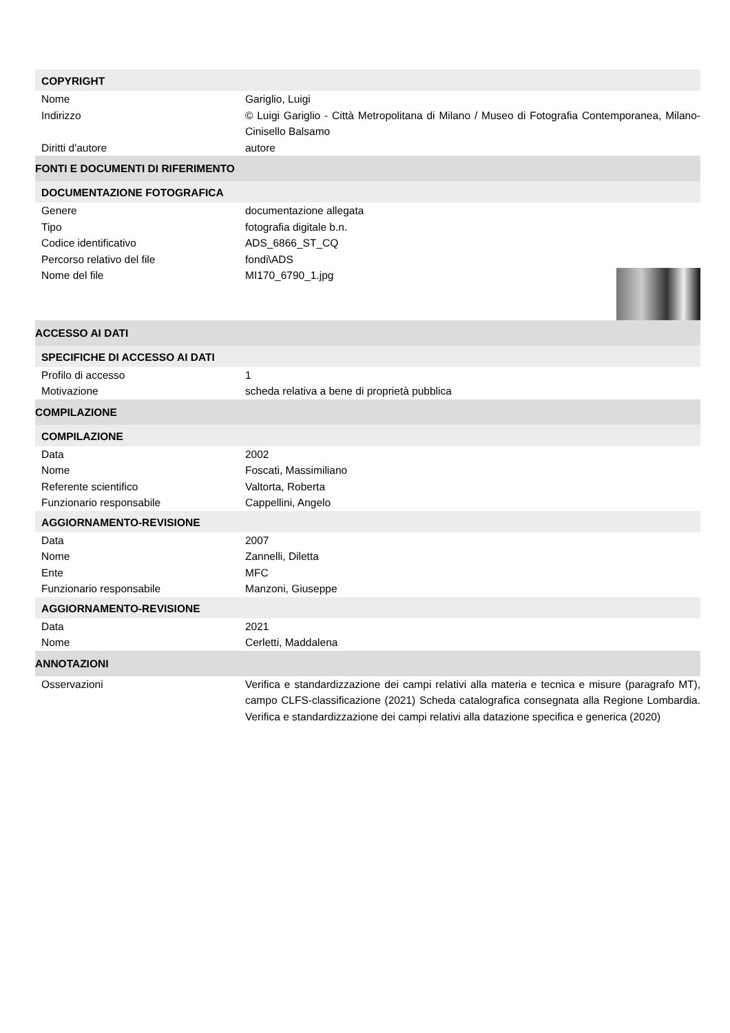COPYRIGHT
Nome Gariglio, Luigi
Indirizzo © Luigi Gariglio - Città Metropolitana di Milano / Museo di Fotografia Contemporanea, Milano-Cinisello Balsamo
Diritti d'autore autore
FONTI E DOCUMENTI DI RIFERIMENTO
DOCUMENTAZIONE FOTOGRAFICA
Genere documentazione allegata
Tipo fotografia digitale b.n.
Codice identificativo ADS_6866_ST_CQ
Percorso relativo del file fondi\ADS
Nome del file MI170_6790_1.jpg
ACCESSO AI DATI
SPECIFICHE DI ACCESSO AI DATI
Profilo di accesso 1
Motivazione scheda relativa a bene di proprietà pubblica
COMPILAZIONE
COMPILAZIONE
Data 2002
Nome Foscati, Massimiliano
Referente scientifico Valtorta, Roberta
Funzionario responsabile Cappellini, Angelo
AGGIORNAMENTO-REVISIONE
Data 2007
Nome Zannelli, Diletta
Ente MFC
Funzionario responsabile Manzoni, Giuseppe
AGGIORNAMENTO-REVISIONE
Data 2021
Nome Cerletti, Maddalena
ANNOTAZIONI
Osservazioni Verifica e standardizzazione dei campi relativi alla materia e tecnica e misure (paragrafo MT), campo CLFS-classificazione (2021) Scheda catalografica consegnata alla Regione Lombardia. Verifica e standardizzazione dei campi relativi alla datazione specifica e generica (2020)